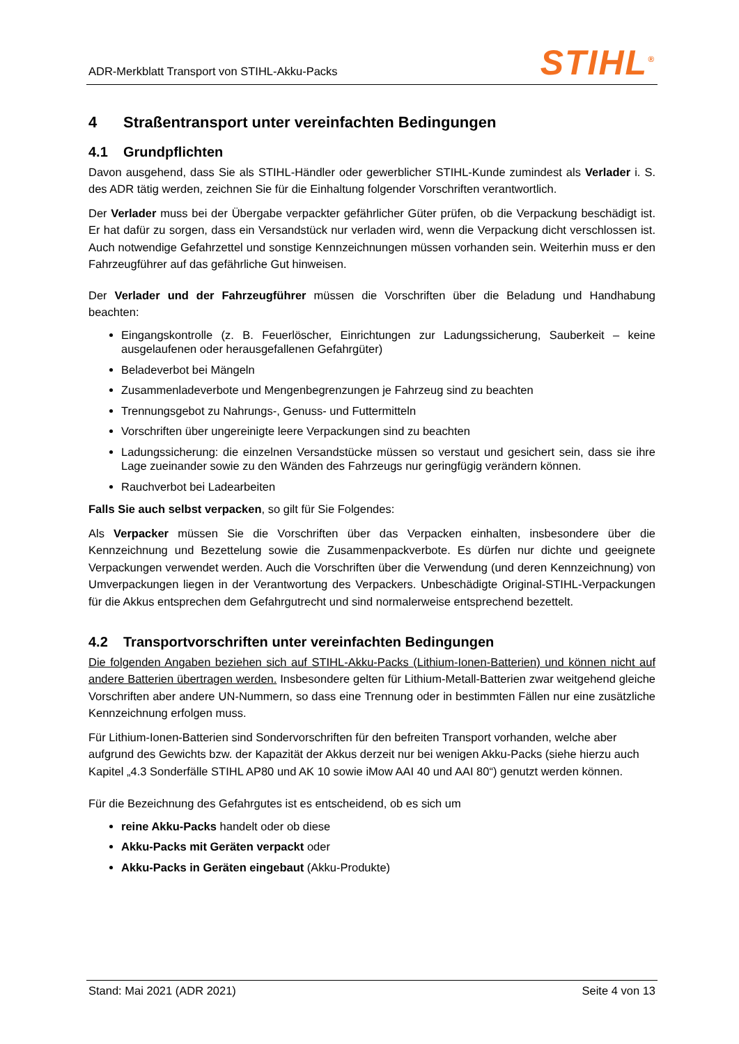ADR-Merkblatt Transport von STIHL-Akku-Packs STIHL<sup>®</sup>
4 Straßentransport unter vereinfachten Bedingungen
4.1 Grundpflichten
Davon ausgehend, dass Sie als STIHL-Händler oder gewerblicher STIHL-Kunde zumindest als Verlader i. S. des ADR tätig werden, zeichnen Sie für die Einhaltung folgender Vorschriften verantwortlich.
Der Verlader muss bei der Übergabe verpackter gefährlicher Güter prüfen, ob die Verpackung beschädigt ist. Er hat dafür zu sorgen, dass ein Versandstück nur verladen wird, wenn die Verpackung dicht verschlossen ist. Auch notwendige Gefahrzettel und sonstige Kennzeichnungen müssen vorhanden sein. Weiterhin muss er den Fahrzeugführer auf das gefährliche Gut hinweisen.
Der Verlader und der Fahrzeugführer müssen die Vorschriften über die Beladung und Handhabung beachten:
Eingangskontrolle (z. B. Feuerlöscher, Einrichtungen zur Ladungssicherung, Sauberkeit – keine ausgelaufenen oder herausgefallenen Gefahrgüter)
Beladeverbot bei Mängeln
Zusammenladeverbote und Mengenbegrenzungen je Fahrzeug sind zu beachten
Trennungsgebot zu Nahrungs-, Genuss- und Futtermitteln
Vorschriften über ungereinigte leere Verpackungen sind zu beachten
Ladungssicherung: die einzelnen Versandstücke müssen so verstaut und gesichert sein, dass sie ihre Lage zueinander sowie zu den Wänden des Fahrzeugs nur geringfügig verändern können.
Rauchverbot bei Ladearbeiten
Falls Sie auch selbst verpacken, so gilt für Sie Folgendes:
Als Verpacker müssen Sie die Vorschriften über das Verpacken einhalten, insbesondere über die Kennzeichnung und Bezettelung sowie die Zusammenpackverbote. Es dürfen nur dichte und geeignete Verpackungen verwendet werden. Auch die Vorschriften über die Verwendung (und deren Kennzeichnung) von Umverpackungen liegen in der Verantwortung des Verpackers. Unbeschädigte Original-STIHL-Verpackungen für die Akkus entsprechen dem Gefahrgutrecht und sind normalerweise entsprechend bezettelt.
4.2 Transportvorschriften unter vereinfachten Bedingungen
Die folgenden Angaben beziehen sich auf STIHL-Akku-Packs (Lithium-Ionen-Batterien) und können nicht auf andere Batterien übertragen werden. Insbesondere gelten für Lithium-Metall-Batterien zwar weitgehend gleiche Vorschriften aber andere UN-Nummern, so dass eine Trennung oder in bestimmten Fällen nur eine zusätzliche Kennzeichnung erfolgen muss.
Für Lithium-Ionen-Batterien sind Sondervorschriften für den befreiten Transport vorhanden, welche aber aufgrund des Gewichts bzw. der Kapazität der Akkus derzeit nur bei wenigen Akku-Packs (siehe hierzu auch Kapitel „4.3 Sonderfälle STIHL AP80 und AK 10 sowie iMow AAI 40 und AAI 80“) genutzt werden können.
Für die Bezeichnung des Gefahrgutes ist es entscheidend, ob es sich um
reine Akku-Packs handelt oder ob diese
Akku-Packs mit Geräten verpackt oder
Akku-Packs in Geräten eingebaut (Akku-Produkte)
Stand: Mai 2021 (ADR 2021) Seite 4 von 13